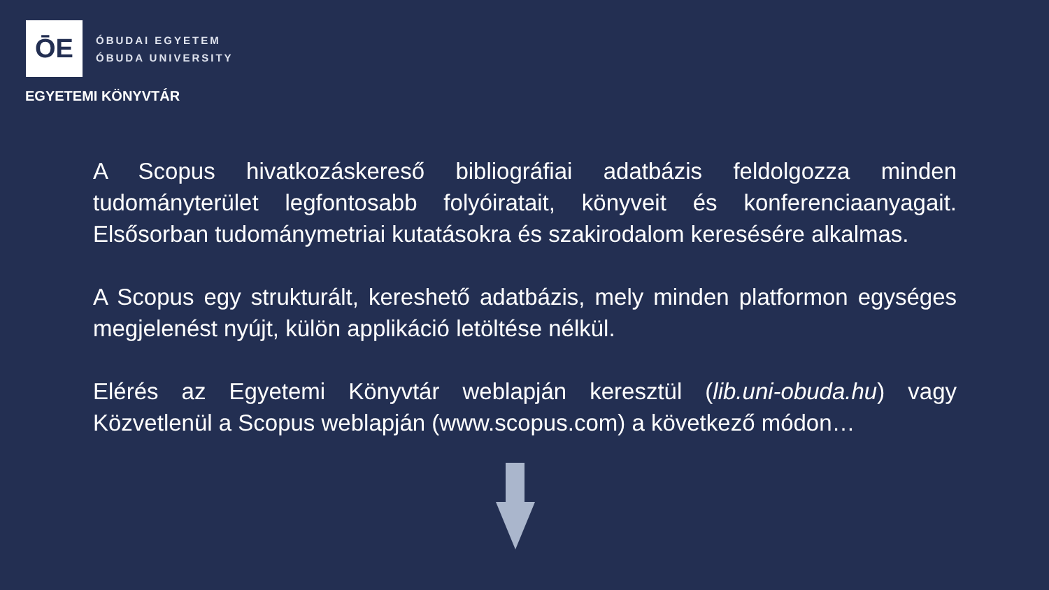ŌE
ÓBUDAI EGYETEM
ÓBUDA UNIVERSITY
EGYETEMI KÖNYVTÁR
A Scopus hivatkozáskereső bibliográfiai adatbázis feldolgozza minden tudományterület legfontosabb folyóiratait, könyveit és konferenciaanyagait. Elsősorban tudománymetriai kutatásokra és szakirodalom keresésére alkalmas.
A Scopus egy strukturált, kereshető adatbázis, mely minden platformon egységes megjelenést nyújt, külön applikáció letöltése nélkül.
Elérés az Egyetemi Könyvtár weblapján keresztül (lib.uni-obuda.hu) vagy Közvetlenül a Scopus weblapján (www.scopus.com) a következő módon…